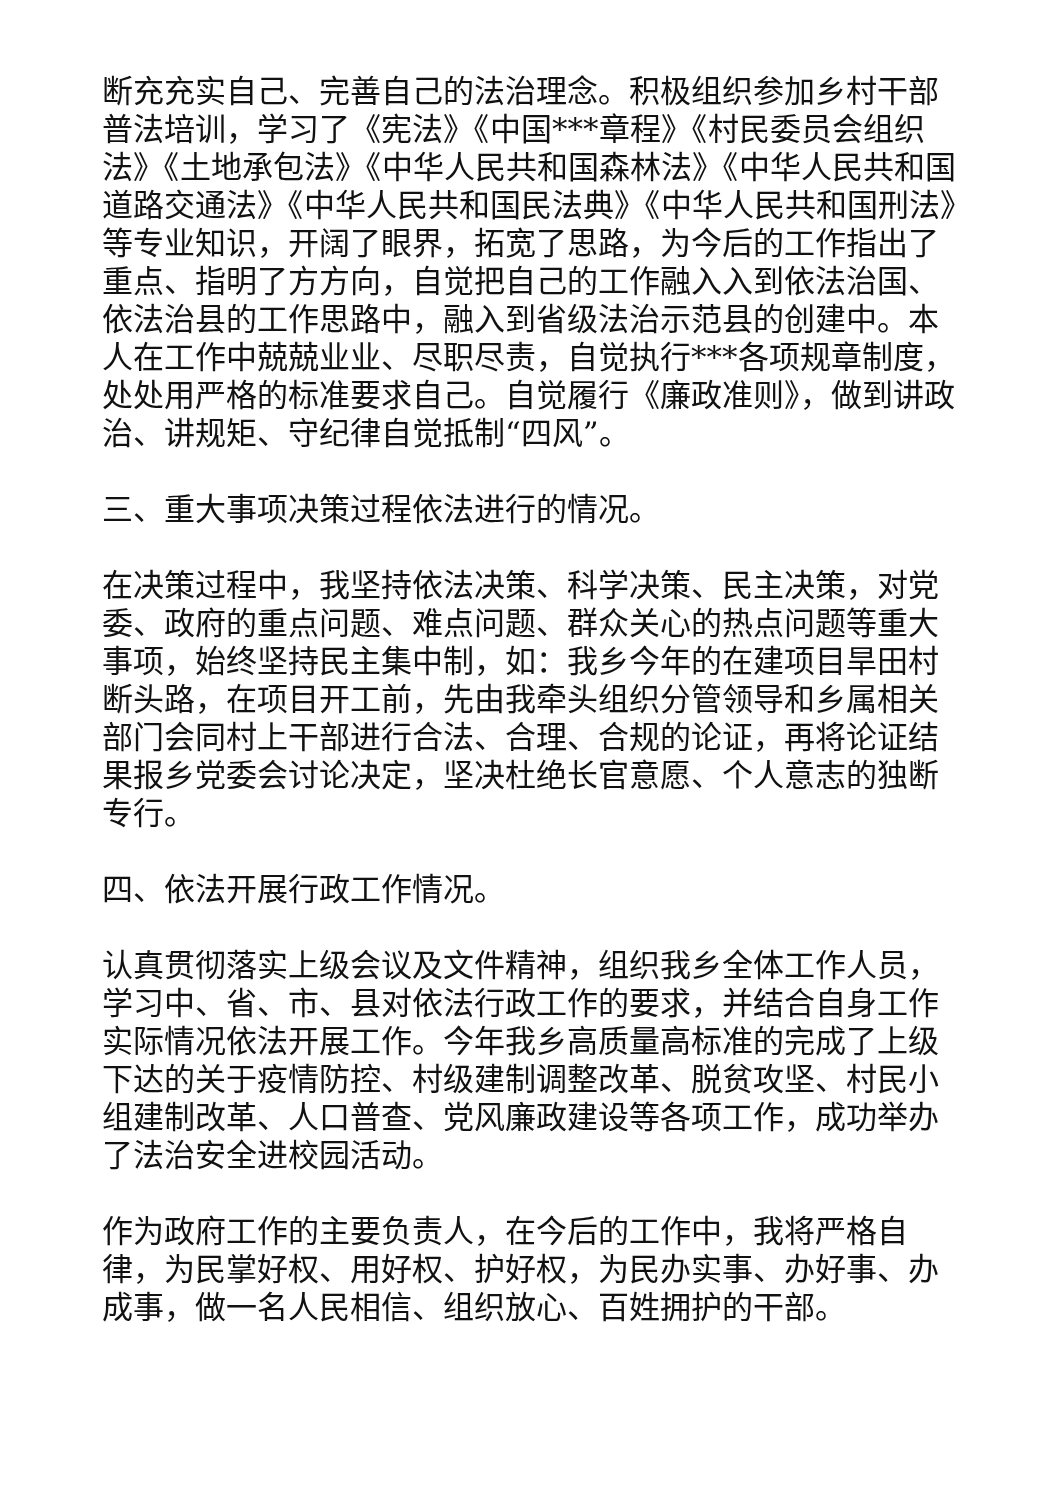断充充实自己、完善自己的法治理念。积极组织参加乡村干部普法培训，学习了《宪法》《中国***章程》《村民委员会组织法》《土地承包法》《中华人民共和国森林法》《中华人民共和国道路交通法》《中华人民共和国民法典》《中华人民共和国刑法》等专业知识，开阔了眼界，拓宽了思路，为今后的工作指出了重点、指明了方方向，自觉把自己的工作融入入到依法治国、依法治县的工作思路中，融入到省级法治示范县的创建中。本人在工作中兢兢业业、尽职尽责，自觉执行***各项规章制度，处处用严格的标准要求自己。自觉履行《廉政准则》，做到讲政治、讲规矩、守纪律自觉抵制“四风”。
三、重大事项决策过程依法进行的情况。
在决策过程中，我坚持依法决策、科学决策、民主决策，对党委、政府的重点问题、难点问题、群众关心的热点问题等重大事项，始终坚持民主集中制，如：我乡今年的在建项目旱田村断头路，在项目开工前，先由我牵头组织分管领导和乡属相关部门会同村上干部进行合法、合理、合规的论证，再将论证结果报乡党委会讨论决定，坚决杜绝长官意愿、个人意志的独断专行。
四、依法开展行政工作情况。
认真贯彻落实上级会议及文件精神，组织我乡全体工作人员，学习中、省、市、县对依法行政工作的要求，并结合自身工作实际情况依法开展工作。今年我乡高质量高标准的完成了上级下达的关于疫情防控、村级建制调整改革、脱贫攻坚、村民小组建制改革、人口普查、党风廉政建设等各项工作，成功举办了法治安全进校园活动。
作为政府工作的主要负责人，在今后的工作中，我将严格自律，为民掌好权、用好权、护好权，为民办实事、办好事、办成事，做一名人民相信、组织放心、百姓拥护的干部。